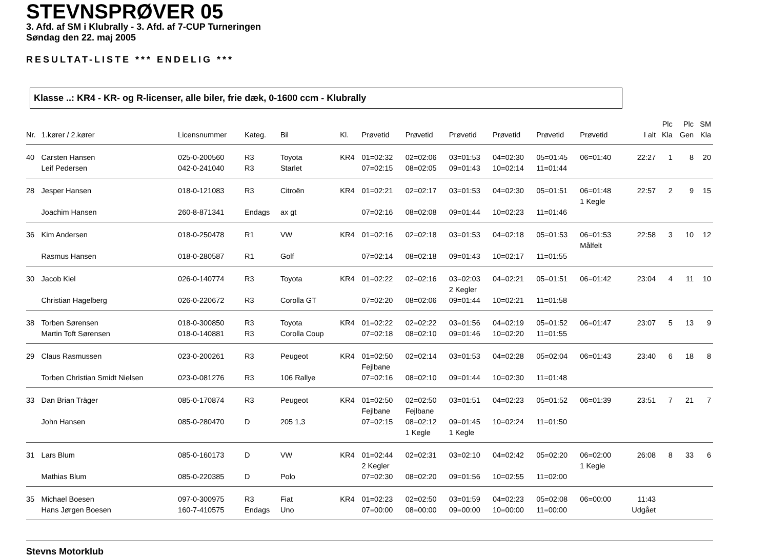STEVNSPRØVER 05
3. Afd. af SM i Klubrally - 3. Afd. af 7-CUP Turneringen
Søndag den 22. maj 2005
RESULTAT-LISTE *** ENDELIG ***
Klasse ..: KR4 - KR- og R-licenser, alle biler, frie dæk, 0-1600 ccm - Klubrally
| Nr. | 1.kører / 2.kører | Licensnummer | Kateg. | Bil | Kl. | Prøvetid | Prøvetid | Prøvetid | Prøvetid | Prøvetid | Prøvetid | I alt | Plc Kla | Plc Gen | SM Kla |
| --- | --- | --- | --- | --- | --- | --- | --- | --- | --- | --- | --- | --- | --- | --- | --- |
| 40 | Carsten Hansen | 025-0-200560 | R3 | Toyota | KR4 | 01=02:32 | 02=02:06 | 03=01:53 | 04=02:30 | 05=01:45 | 06=01:40 | 22:27 | 1 | 8 | 20 |
| | Leif Pedersen | 042-0-241040 | R3 | Starlet | | 07=02:15 | 08=02:05 | 09=01:43 | 10=02:14 | 11=01:44 | | | | | |
| 28 | Jesper Hansen | 018-0-121083 | R3 | Citroën | KR4 | 01=02:21 | 02=02:17 | 03=01:53 | 04=02:30 | 05=01:51 | 06=01:48 1 Kegle | 22:57 | 2 | 9 | 15 |
| | Joachim Hansen | 260-8-871341 | Endags | ax gt | | 07=02:16 | 08=02:08 | 09=01:44 | 10=02:23 | 11=01:46 | | | | | |
| 36 | Kim Andersen | 018-0-250478 | R1 | VW | KR4 | 01=02:16 | 02=02:18 | 03=01:53 | 04=02:18 | 05=01:53 | 06=01:53 Målfelt | 22:58 | 3 | 10 | 12 |
| | Rasmus Hansen | 018-0-280587 | R1 | Golf | | 07=02:14 | 08=02:18 | 09=01:43 | 10=02:17 | 11=01:55 | | | | | |
| 30 | Jacob Kiel | 026-0-140774 | R3 | Toyota | KR4 | 01=02:22 | 02=02:16 | 03=02:03 2 Kegler | 04=02:21 | 05=01:51 | 06=01:42 | 23:04 | 4 | 11 | 10 |
| | Christian Hagelberg | 026-0-220672 | R3 | Corolla GT | | 07=02:20 | 08=02:06 | 09=01:44 | 10=02:21 | 11=01:58 | | | | | |
| 38 | Torben Sørensen | 018-0-300850 | R3 | Toyota | KR4 | 01=02:22 | 02=02:22 | 03=01:56 | 04=02:19 | 05=01:52 | 06=01:47 | 23:07 | 5 | 13 | 9 |
| | Martin Toft Sørensen | 018-0-140881 | R3 | Corolla Coup | | 07=02:18 | 08=02:10 | 09=01:46 | 10=02:20 | 11=01:55 | | | | | |
| 29 | Claus Rasmussen | 023-0-200261 | R3 | Peugeot | KR4 | 01=02:50 Fejlbane | 02=02:14 | 03=01:53 | 04=02:28 | 05=02:04 | 06=01:43 | 23:40 | 6 | 18 | 8 |
| | Torben Christian Smidt Nielsen | 023-0-081276 | R3 | 106 Rallye | | 07=02:16 | 08=02:10 | 09=01:44 | 10=02:30 | 11=01:48 | | | | | |
| 33 | Dan Brian Träger | 085-0-170874 | R3 | Peugeot | KR4 | 01=02:50 Fejlbane | 02=02:50 Fejlbane | 03=01:51 | 04=02:23 | 05=01:52 | 06=01:39 | 23:51 | 7 | 21 | 7 |
| | John Hansen | 085-0-280470 | D | 205 1,3 | | 07=02:15 | 08=02:12 1 Kegle | 09=01:45 1 Kegle | 10=02:24 | 11=01:50 | | | | | |
| 31 | Lars Blum | 085-0-160173 | D | VW | KR4 | 01=02:44 2 Kegler | 02=02:31 | 03=02:10 | 04=02:42 | 05=02:20 | 06=02:00 1 Kegle | 26:08 | 8 | 33 | 6 |
| | Mathias Blum | 085-0-220385 | D | Polo | | 07=02:30 | 08=02:20 | 09=01:56 | 10=02:55 | 11=02:00 | | | | | |
| 35 | Michael Boesen | 097-0-300975 | R3 | Fiat | KR4 | 01=02:23 | 02=02:50 | 03=01:59 | 04=02:23 | 05=02:08 | 06=00:00 | 11:43 | | | |
| | Hans Jørgen Boesen | 160-7-410575 | Endags | Uno | | 07=00:00 | 08=00:00 | 09=00:00 | 10=00:00 | 11=00:00 | | Udgået | | | |
Stevns Motorklub